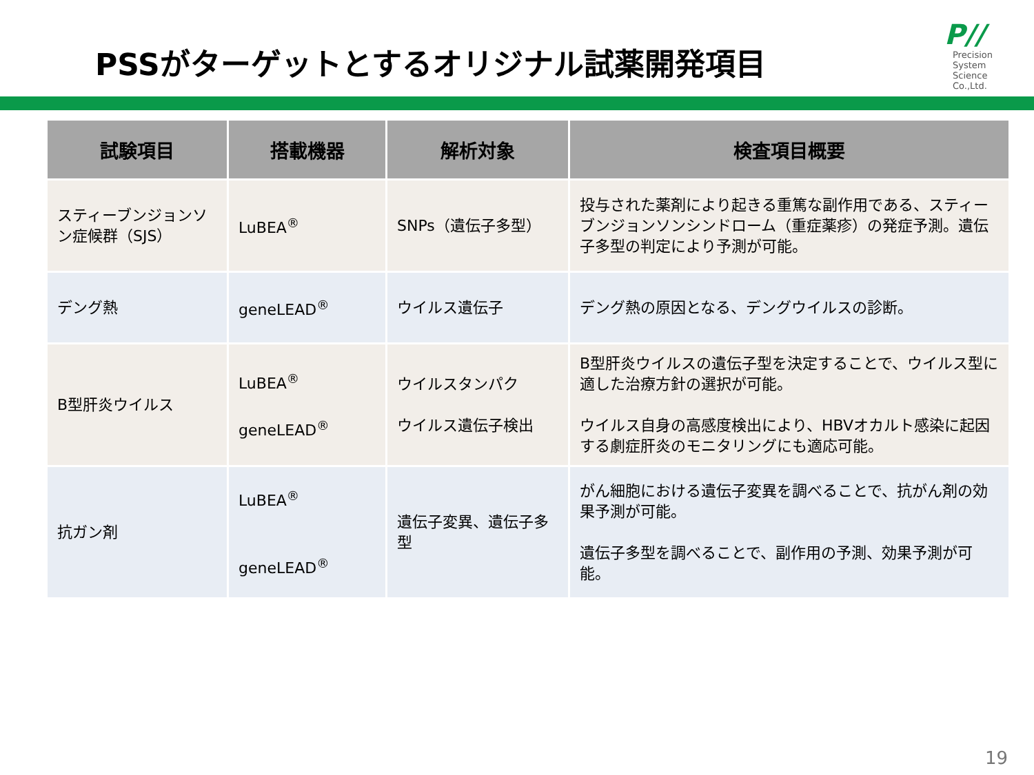PSSがターゲットとするオリジナル試薬開発項目
P//
Precision
System
Science
Co.,Ltd.
| 試験項目 | 搭載機器 | 解析対象 | 検査項目概要 |
| --- | --- | --- | --- |
| スティーブンジョンソン症候群（SJS） | LuBEA<sup>®</sup> | SNPs（遺伝子多型） | 投与された薬剤により起きる重篤な副作用である、スティーブンジョンソンシンドローム（重症薬疹）の発症予測。遺伝子多型の判定により予測が可能。 |
| デング熱 | geneLEAD<sup>®</sup> | ウイルス遺伝子 | デング熱の原因となる、デングウイルスの診断。 |
| B型肝炎ウイルス | LuBEA<sup>®</sup> geneLEAD<sup>®</sup> | ウイルスタンパク ウイルス遺伝子検出 | B型肝炎ウイルスの遺伝子型を決定することで、ウイルス型に適した治療方針の選択が可能。 ウイルス自身の高感度検出により、HBVオカルト感染に起因する劇症肝炎のモニタリングにも適応可能。 |
| 抗ガン剤 | LuBEA<sup>®</sup> geneLEAD<sup>®</sup> | 遺伝子変異、遺伝子多型 | がん細胞における遺伝子変異を調べることで、抗がん剤の効果予測が可能。 遺伝子多型を調べることで、副作用の予測、効果予測が可能。 |
19